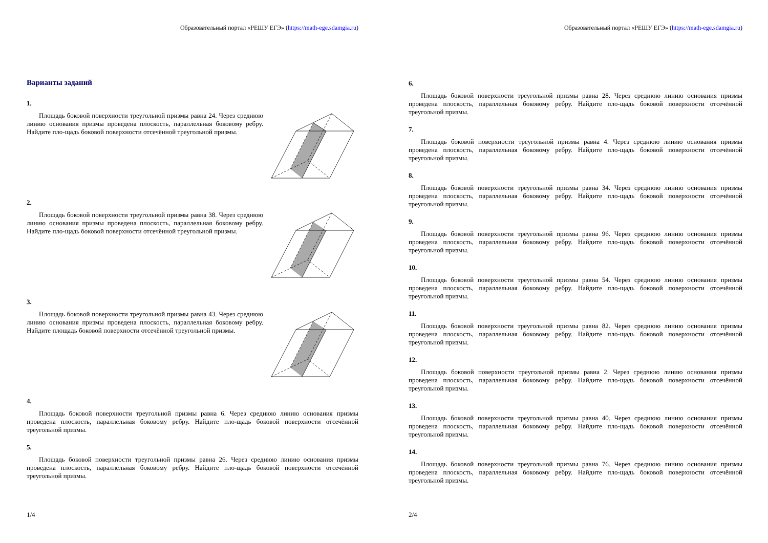Образовательный портал «РЕШУ ЕГЭ» (https://math-ege.sdamgia.ru)
Варианты заданий
1.
Площадь боковой поверхности треугольной призмы равна 24. Через среднюю линию основания призмы проведена плоскость, параллельная боковому ребру. Найдите пло-щадь боковой поверхности отсечённой треугольной призмы.
2.
Площадь боковой поверхности треугольной призмы равна 38. Через среднюю линию основания призмы проведена плоскость, параллельная боковому ребру. Найдите пло-щадь боковой поверхности отсечённой треугольной призмы.
3.
Площадь боковой поверхности треугольной призмы равна 43. Через среднюю линию основания призмы проведена плоскость, параллельная боковому ребру. Найдите площадь боковой поверхности отсечённой треугольной призмы.
4.
Площадь боковой поверхности треугольной призмы равна 6. Через среднюю линию основания призмы проведена плоскость, параллельная боковому ребру. Найдите пло-щадь боковой поверхности отсечённой треугольной призмы.
5.
Площадь боковой поверхности треугольной призмы равна 26. Через среднюю линию основания призмы проведена плоскость, параллельная боковому ребру. Найдите пло-щадь боковой поверхности отсечённой треугольной призмы.
1/4
Образовательный портал «РЕШУ ЕГЭ» (https://math-ege.sdamgia.ru)
6.
Площадь боковой поверхности треугольной призмы равна 28. Через среднюю линию основания призмы проведена плоскость, параллельная боковому ребру. Найдите пло-щадь боковой поверхности отсечённой треугольной призмы.
7.
Площадь боковой поверхности треугольной призмы равна 4. Через среднюю линию основания призмы проведена плоскость, параллельная боковому ребру. Найдите пло-щадь боковой поверхности отсечённой треугольной призмы.
8.
Площадь боковой поверхности треугольной призмы равна 34. Через среднюю линию основания призмы проведена плоскость, параллельная боковому ребру. Найдите пло-щадь боковой поверхности отсечённой треугольной призмы.
9.
Площадь боковой поверхности треугольной призмы равна 96. Через среднюю линию основания призмы проведена плоскость, параллельная боковому ребру. Найдите пло-щадь боковой поверхности отсечённой треугольной призмы.
10.
Площадь боковой поверхности треугольной призмы равна 54. Через среднюю линию основания призмы проведена плоскость, параллельная боковому ребру. Найдите пло-щадь боковой поверхности отсечённой треугольной призмы.
11.
Площадь боковой поверхности треугольной призмы равна 82. Через среднюю линию основания призмы проведена плоскость, параллельная боковому ребру. Найдите пло-щадь боковой поверхности отсечённой треугольной призмы.
12.
Площадь боковой поверхности треугольной призмы равна 2. Через среднюю линию основания призмы проведена плоскость, параллельная боковому ребру. Найдите пло-щадь боковой поверхности отсечённой треугольной призмы.
13.
Площадь боковой поверхности треугольной призмы равна 40. Через среднюю линию основания призмы проведена плоскость, параллельная боковому ребру. Найдите пло-щадь боковой поверхности отсечённой треугольной призмы.
14.
Площадь боковой поверхности треугольной призмы равна 76. Через среднюю линию основания призмы проведена плоскость, параллельная боковому ребру. Найдите пло-щадь боковой поверхности отсечённой треугольной призмы.
2/4